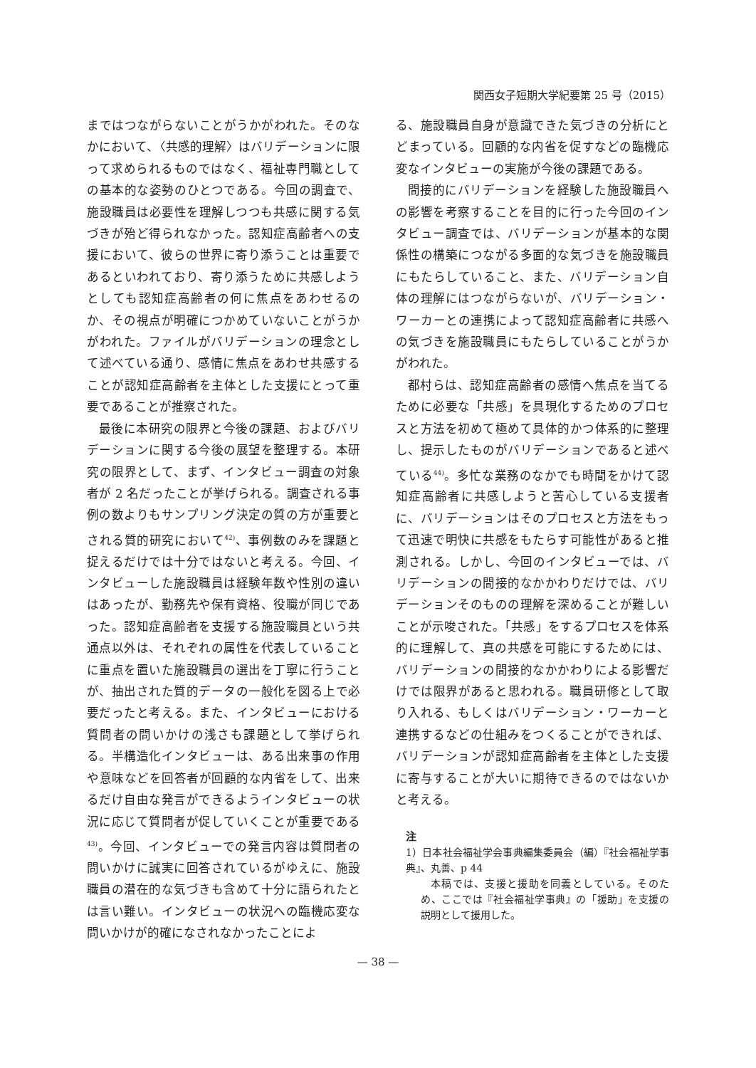関西女子短期大学紀要第 25 号（2015）
まではつながらないことがうかがわれた。そのなかにおいて、〈共感的理解〉はバリデーションに限って求められるものではなく、福祉専門職としての基本的な姿勢のひとつである。今回の調査で、施設職員は必要性を理解しつつも共感に関する気づきが殆ど得られなかった。認知症高齢者への支援において、彼らの世界に寄り添うことは重要であるといわれており、寄り添うために共感しようとしても認知症高齢者の何に焦点をあわせるのか、その視点が明確につかめていないことがうかがわれた。ファイルがバリデーションの理念として述べている通り、感情に焦点をあわせ共感することが認知症高齢者を主体とした支援にとって重要であることが推察された。
最後に本研究の限界と今後の課題、およびバリデーションに関する今後の展望を整理する。本研究の限界として、まず、インタビュー調査の対象者が 2 名だったことが挙げられる。調査される事例の数よりもサンプリング決定の質の方が重要とされる質的研究において<sup>42)</sup>、事例数のみを課題と捉えるだけでは十分ではないと考える。今回、インタビューした施設職員は経験年数や性別の違いはあったが、勤務先や保有資格、役職が同じであった。認知症高齢者を支援する施設職員という共通点以外は、それぞれの属性を代表していることに重点を置いた施設職員の選出を丁寧に行うことが、抽出された質的データの一般化を図る上で必要だったと考える。また、インタビューにおける質問者の問いかけの浅さも課題として挙げられる。半構造化インタビューは、ある出来事の作用や意味などを回答者が回顧的な内省をして、出来るだけ自由な発言ができるようインタビューの状況に応じて質問者が促していくことが重要である<sup>43)</sup>。今回、インタビューでの発言内容は質問者の問いかけに誠実に回答されているがゆえに、施設職員の潜在的な気づきも含めて十分に語られたとは言い難い。インタビューの状況への臨機応変な問いかけが的確になされなかったことによ
る、施設職員自身が意識できた気づきの分析にとどまっている。回顧的な内省を促すなどの臨機応変なインタビューの実施が今後の課題である。
間接的にバリデーションを経験した施設職員への影響を考察することを目的に行った今回のインタビュー調査では、バリデーションが基本的な関係性の構築につながる多面的な気づきを施設職員にもたらしていること、また、バリデーション自体の理解にはつながらないが、バリデーション・ワーカーとの連携によって認知症高齢者に共感への気づきを施設職員にもたらしていることがうかがわれた。
都村らは、認知症高齢者の感情へ焦点を当てるために必要な「共感」を具現化するためのプロセスと方法を初めて極めて具体的かつ体系的に整理し、提示したものがバリデーションであると述べている<sup>44)</sup>。多忙な業務のなかでも時間をかけて認知症高齢者に共感しようと苦心している支援者に、バリデーションはそのプロセスと方法をもって迅速で明快に共感をもたらす可能性があると推測される。しかし、今回のインタビューでは、バリデーションの間接的なかかわりだけでは、バリデーションそのものの理解を深めることが難しいことが示唆された。「共感」をするプロセスを体系的に理解して、真の共感を可能にするためには、バリデーションの間接的なかかわりによる影響だけでは限界があると思われる。職員研修として取り入れる、もしくはバリデーション・ワーカーと連携するなどの仕組みをつくることができれば、バリデーションが認知症高齢者を主体とした支援に寄与することが大いに期待できるのではないかと考える。
注
1）日本社会福祉学会事典編集委員会（編）『社会福祉学事典』、丸善、p 44
本稿では、支援と援助を同義としている。そのため、ここでは『社会福祉学事典』の「援助」を支援の説明として援用した。
— 38 —